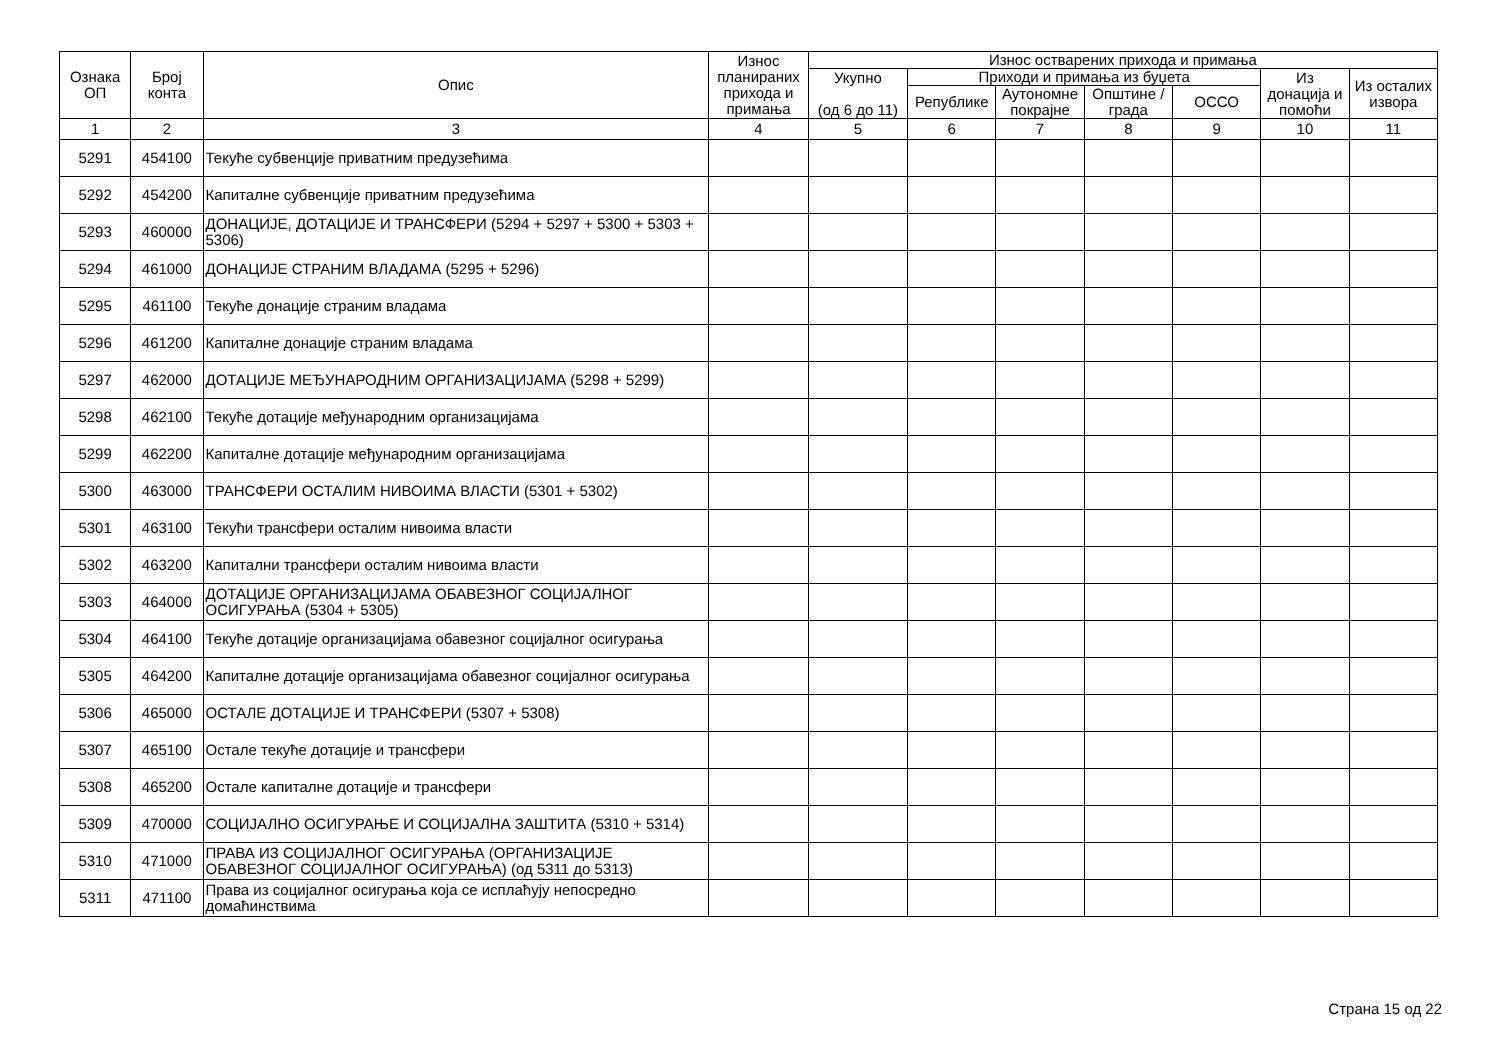| Ознака ОП | Број конта | Опис | Износ планираних прихода и примања | Износ остварених прихода и примања | | | | | | |
| --- | --- | --- | --- | --- | --- | --- | --- | --- | --- | --- |
| | | | | Укупно (од 6 до 11) | Приходи и примања из буџета | | | | Из донација и помоћи | Из осталих извора |
| | | | | | Републике | Аутономне покрајне | Општине / града | ОССО | | |
| 1 | 2 | 3 | 4 | 5 | 6 | 7 | 8 | 9 | 10 | 11 |
| 5291 | 454100 | Текуће субвенције приватним предузећима | | | | | | | | |
| 5292 | 454200 | Капиталне субвенције приватним предузећима | | | | | | | | |
| 5293 | 460000 | ДОНАЦИЈЕ, ДОТАЦИЈЕ И ТРАНСФЕРИ (5294 + 5297 + 5300 + 5303 + 5306) | | | | | | | | |
| 5294 | 461000 | ДОНАЦИЈЕ СТРАНИМ ВЛАДАМА (5295 + 5296) | | | | | | | | |
| 5295 | 461100 | Текуће донације страним владама | | | | | | | | |
| 5296 | 461200 | Капиталне донације страним владама | | | | | | | | |
| 5297 | 462000 | ДОТАЦИЈЕ МЕЂУНАРОДНИМ ОРГАНИЗАЦИЈАМА (5298 + 5299) | | | | | | | | |
| 5298 | 462100 | Текуће дотације међународним организацијама | | | | | | | | |
| 5299 | 462200 | Капиталне дотације међународним организацијама | | | | | | | | |
| 5300 | 463000 | ТРАНСФЕРИ ОСТАЛИМ НИВОИМА ВЛАСТИ (5301 + 5302) | | | | | | | | |
| 5301 | 463100 | Текући трансфери осталим нивоима власти | | | | | | | | |
| 5302 | 463200 | Капитални трансфери осталим нивоима власти | | | | | | | | |
| 5303 | 464000 | ДОТАЦИЈЕ ОРГАНИЗАЦИЈАМА ОБАВЕЗНОГ СОЦИЈАЛНОГ ОСИГУРАЊА (5304 + 5305) | | | | | | | | |
| 5304 | 464100 | Текуће дотације организацијама обавезног социјалног осигурања | | | | | | | | |
| 5305 | 464200 | Капиталне дотације организацијама обавезног социјалног осигурања | | | | | | | | |
| 5306 | 465000 | ОСТАЛЕ ДОТАЦИЈЕ И ТРАНСФЕРИ (5307 + 5308) | | | | | | | | |
| 5307 | 465100 | Остале текуће дотације и трансфери | | | | | | | | |
| 5308 | 465200 | Остале капиталне дотације и трансфери | | | | | | | | |
| 5309 | 470000 | СОЦИЈАЛНО ОСИГУРАЊЕ И СОЦИЈАЛНА ЗАШТИТА (5310 + 5314) | | | | | | | | |
| 5310 | 471000 | ПРАВА ИЗ СОЦИЈАЛНОГ ОСИГУРАЊА (ОРГАНИЗАЦИЈЕ ОБАВЕЗНОГ СОЦИЈАЛНОГ ОСИГУРАЊА) (од 5311 до 5313) | | | | | | | | |
| 5311 | 471100 | Права из социјалног осигурања која се исплаћују непосредно домаћинствима | | | | | | | | |
Страна 15 од 22